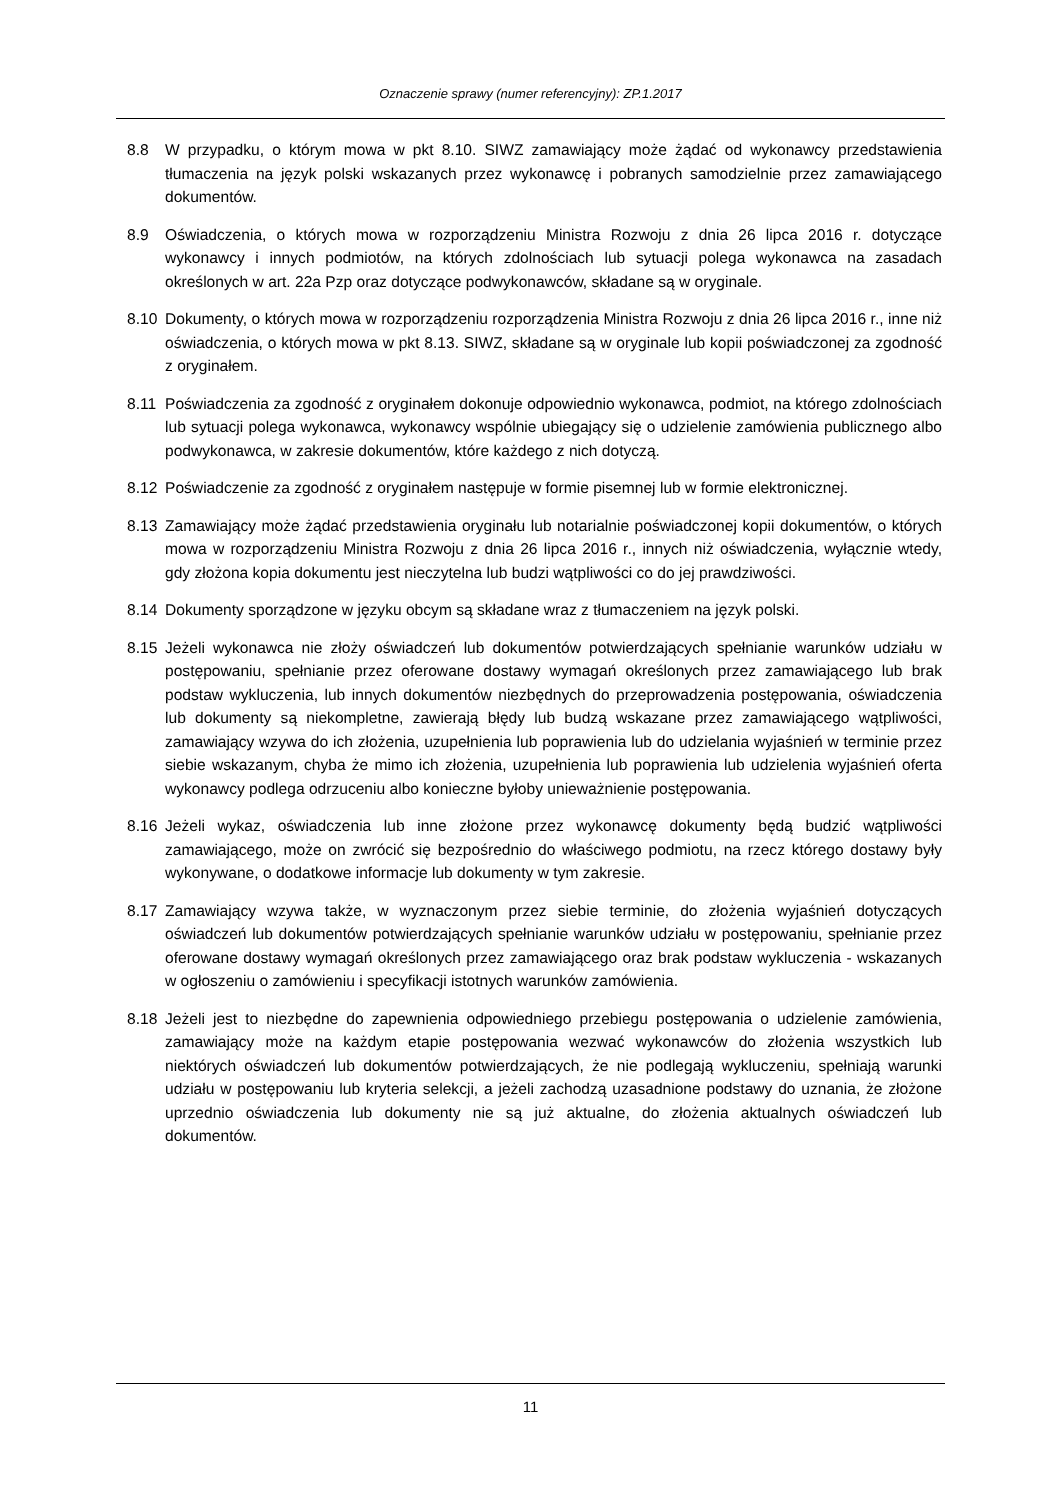Oznaczenie sprawy (numer referencyjny): ZP.1.2017
8.8 W przypadku, o którym mowa w pkt 8.10. SIWZ zamawiający może żądać od wykonawcy przedstawienia tłumaczenia na język polski wskazanych przez wykonawcę i pobranych samodzielnie przez zamawiającego dokumentów.
8.9 Oświadczenia, o których mowa w rozporządzeniu Ministra Rozwoju z dnia 26 lipca 2016 r. dotyczące wykonawcy i innych podmiotów, na których zdolnościach lub sytuacji polega wykonawca na zasadach określonych w art. 22a Pzp oraz dotyczące podwykonawców, składane są w oryginale.
8.10 Dokumenty, o których mowa w rozporządzeniu rozporządzenia Ministra Rozwoju z dnia 26 lipca 2016 r., inne niż oświadczenia, o których mowa w pkt 8.13. SIWZ, składane są w oryginale lub kopii poświadczonej za zgodność z oryginałem.
8.11 Poświadczenia za zgodność z oryginałem dokonuje odpowiednio wykonawca, podmiot, na którego zdolnościach lub sytuacji polega wykonawca, wykonawcy wspólnie ubiegający się o udzielenie zamówienia publicznego albo podwykonawca, w zakresie dokumentów, które każdego z nich dotyczą.
8.12 Poświadczenie za zgodność z oryginałem następuje w formie pisemnej lub w formie elektronicznej.
8.13 Zamawiający może żądać przedstawienia oryginału lub notarialnie poświadczonej kopii dokumentów, o których mowa w rozporządzeniu Ministra Rozwoju z dnia 26 lipca 2016 r., innych niż oświadczenia, wyłącznie wtedy, gdy złożona kopia dokumentu jest nieczytelna lub budzi wątpliwości co do jej prawdziwości.
8.14 Dokumenty sporządzone w języku obcym są składane wraz z tłumaczeniem na język polski.
8.15 Jeżeli wykonawca nie złoży oświadczeń lub dokumentów potwierdzających spełnianie warunków udziału w postępowaniu, spełnianie przez oferowane dostawy wymagań określonych przez zamawiającego lub brak podstaw wykluczenia, lub innych dokumentów niezbędnych do przeprowadzenia postępowania, oświadczenia lub dokumenty są niekompletne, zawierają błędy lub budzą wskazane przez zamawiającego wątpliwości, zamawiający wzywa do ich złożenia, uzupełnienia lub poprawienia lub do udzielania wyjaśnień w terminie przez siebie wskazanym, chyba że mimo ich złożenia, uzupełnienia lub poprawienia lub udzielenia wyjaśnień oferta wykonawcy podlega odrzuceniu albo konieczne byłoby unieważnienie postępowania.
8.16 Jeżeli wykaz, oświadczenia lub inne złożone przez wykonawcę dokumenty będą budzić wątpliwości zamawiającego, może on zwrócić się bezpośrednio do właściwego podmiotu, na rzecz którego dostawy były wykonywane, o dodatkowe informacje lub dokumenty w tym zakresie.
8.17 Zamawiający wzywa także, w wyznaczonym przez siebie terminie, do złożenia wyjaśnień dotyczących oświadczeń lub dokumentów potwierdzających spełnianie warunków udziału w postępowaniu, spełnianie przez oferowane dostawy wymagań określonych przez zamawiającego oraz brak podstaw wykluczenia - wskazanych w ogłoszeniu o zamówieniu i specyfikacji istotnych warunków zamówienia.
8.18 Jeżeli jest to niezbędne do zapewnienia odpowiedniego przebiegu postępowania o udzielenie zamówienia, zamawiający może na każdym etapie postępowania wezwać wykonawców do złożenia wszystkich lub niektórych oświadczeń lub dokumentów potwierdzających, że nie podlegają wykluczeniu, spełniają warunki udziału w postępowaniu lub kryteria selekcji, a jeżeli zachodzą uzasadnione podstawy do uznania, że złożone uprzednio oświadczenia lub dokumenty nie są już aktualne, do złożenia aktualnych oświadczeń lub dokumentów.
11